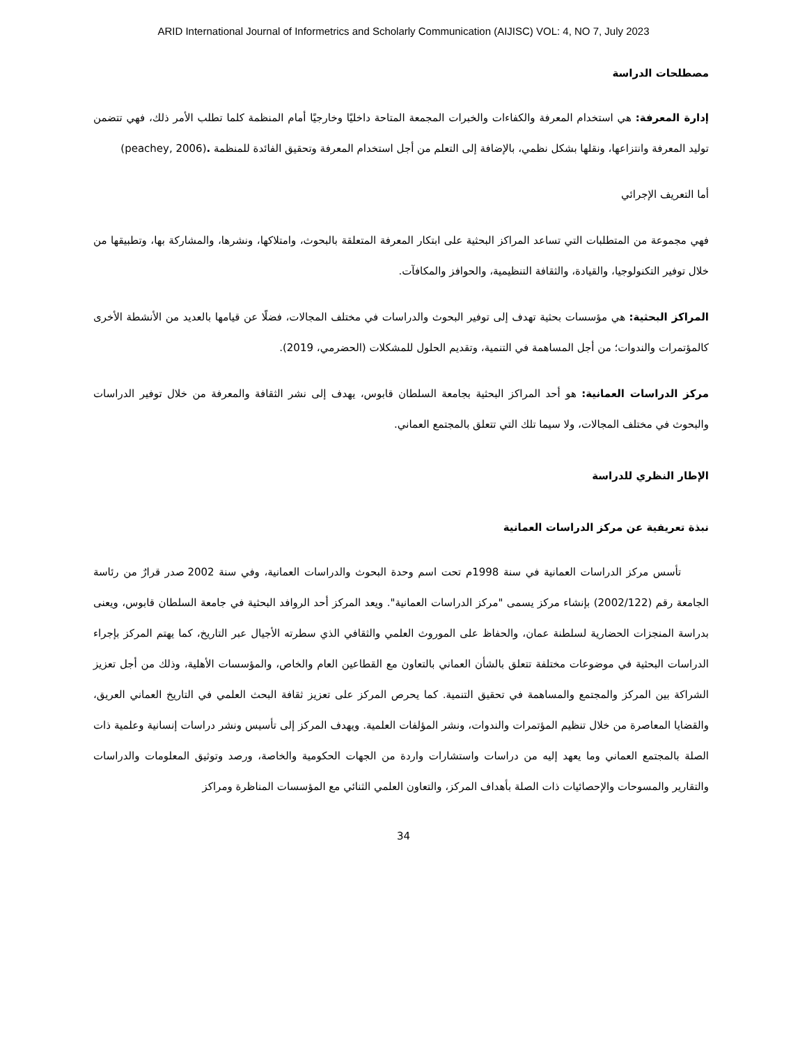ARID International Journal of Informetrics and Scholarly Communication (AIJISC) VOL: 4, NO 7, July 2023
مصطلحات الدراسة
إدارة المعرفة: هي استخدام المعرفة والكفاءات والخبرات المجمعة المتاحة داخليًا وخارجيًا أمام المنظمة كلما تطلب الأمر ذلك، فهي تتضمن توليد المعرفة وانتزاعها، ونقلها بشكل نظمي، بالإضافة إلى التعلم من أجل استخدام المعرفة وتحقيق الفائدة للمنظمة .(peachey, 2006)
أما التعريف الإجرائي
فهي مجموعة من المتطلبات التي تساعد المراكز البحثية على ابتكار المعرفة المتعلقة بالبحوث، وامتلاكها، ونشرها، والمشاركة بها، وتطبيقها من خلال توفير التكنولوجيا، والقيادة، والثقافة التنظيمية، والحوافز والمكافآت.
المراكز البحثية: هي مؤسسات بحثية تهدف إلى توفير البحوث والدراسات في مختلف المجالات، فضلًا عن قيامها بالعديد من الأنشطة الأخرى كالمؤتمرات والندوات؛ من أجل المساهمة في التنمية، وتقديم الحلول للمشكلات (الحضرمي، 2019).
مركز الدراسات العمانية: هو أحد المراكز البحثية بجامعة السلطان قابوس، يهدف إلى نشر الثقافة والمعرفة من خلال توفير الدراسات والبحوث في مختلف المجالات، ولا سيما تلك التي تتعلق بالمجتمع العماني.
الإطار النظري للدراسة
نبذة تعريفية عن مركز الدراسات العمانية
تأسس مركز الدراسات العمانية في سنة 1998م تحت اسم وحدة البحوث والدراسات العمانية، وفي سنة 2002 صدر قرارٌ من رئاسة الجامعة رقم (2002/122) بإنشاء مركز يسمى "مركز الدراسات العمانية". ويعد المركز أحد الروافد البحثية في جامعة السلطان قابوس، ويعنى بدراسة المنجزات الحضارية لسلطنة عمان، والحفاظ على الموروث العلمي والثقافي الذي سطرته الأجيال عبر التاريخ، كما يهتم المركز بإجراء الدراسات البحثية في موضوعات مختلفة تتعلق بالشأن العماني بالتعاون مع القطاعين العام والخاص، والمؤسسات الأهلية، وذلك من أجل تعزيز الشراكة بين المركز والمجتمع والمساهمة في تحقيق التنمية. كما يحرص المركز على تعزيز ثقافة البحث العلمي في التاريخ العماني العريق، والقضايا المعاصرة من خلال تنظيم المؤتمرات والندوات، ونشر المؤلفات العلمية. ويهدف المركز إلى تأسيس ونشر دراسات إنسانية وعلمية ذات الصلة بالمجتمع العماني وما يعهد إليه من دراسات واستشارات واردة من الجهات الحكومية والخاصة، ورصد وتوثيق المعلومات والدراسات والتقارير والمسوحات والإحصائيات ذات الصلة بأهداف المركز، والتعاون العلمي الثنائي مع المؤسسات المناظرة ومراكز
34